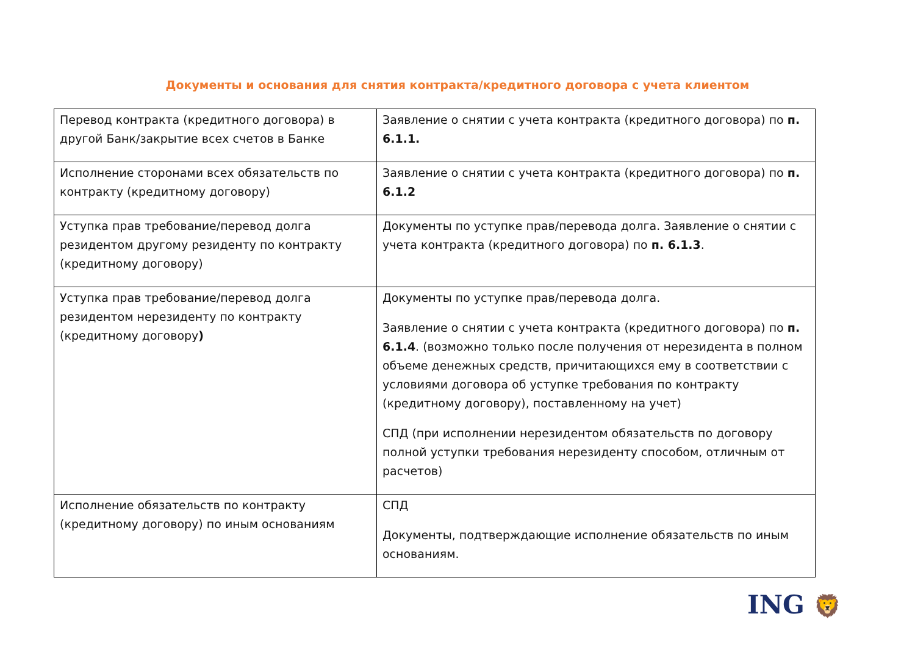Документы и основания для снятия контракта/кредитного договора с учета клиентом
| Перевод контракта (кредитного договора) в другой Банк/закрытие всех счетов в Банке | Заявление о снятии с учета контракта (кредитного договора) по п. 6.1.1. |
| Исполнение сторонами всех обязательств по контракту (кредитному договору) | Заявление о снятии с учета контракта (кредитного договора) по п. 6.1.2 |
| Уступка прав требование/перевод долга резидентом другому резиденту по контракту (кредитному договору) | Документы по уступке прав/перевода долга. Заявление о снятии с учета контракта (кредитного договора) по п. 6.1.3 . |
| Уступка прав требование/перевод долга резидентом нерезиденту по контракту (кредитному договору ) | Документы по уступке прав/перевода долга. Заявление о снятии с учета контракта (кредитного договора) по п. 6.1.4 . (возможно только после получения от нерезидента в полном объеме денежных средств, причитающихся ему в соответствии с условиями договора об уступке требования по контракту (кредитному договору), поставленному на учет) СПД (при исполнении нерезидентом обязательств по договору полной уступки требования нерезиденту способом, отличным от расчетов) |
| Исполнение обязательств по контракту (кредитному договору) по иным основаниям | СПД Документы, подтверждающие исполнение обязательств по иным основаниям. |
ING 🦁